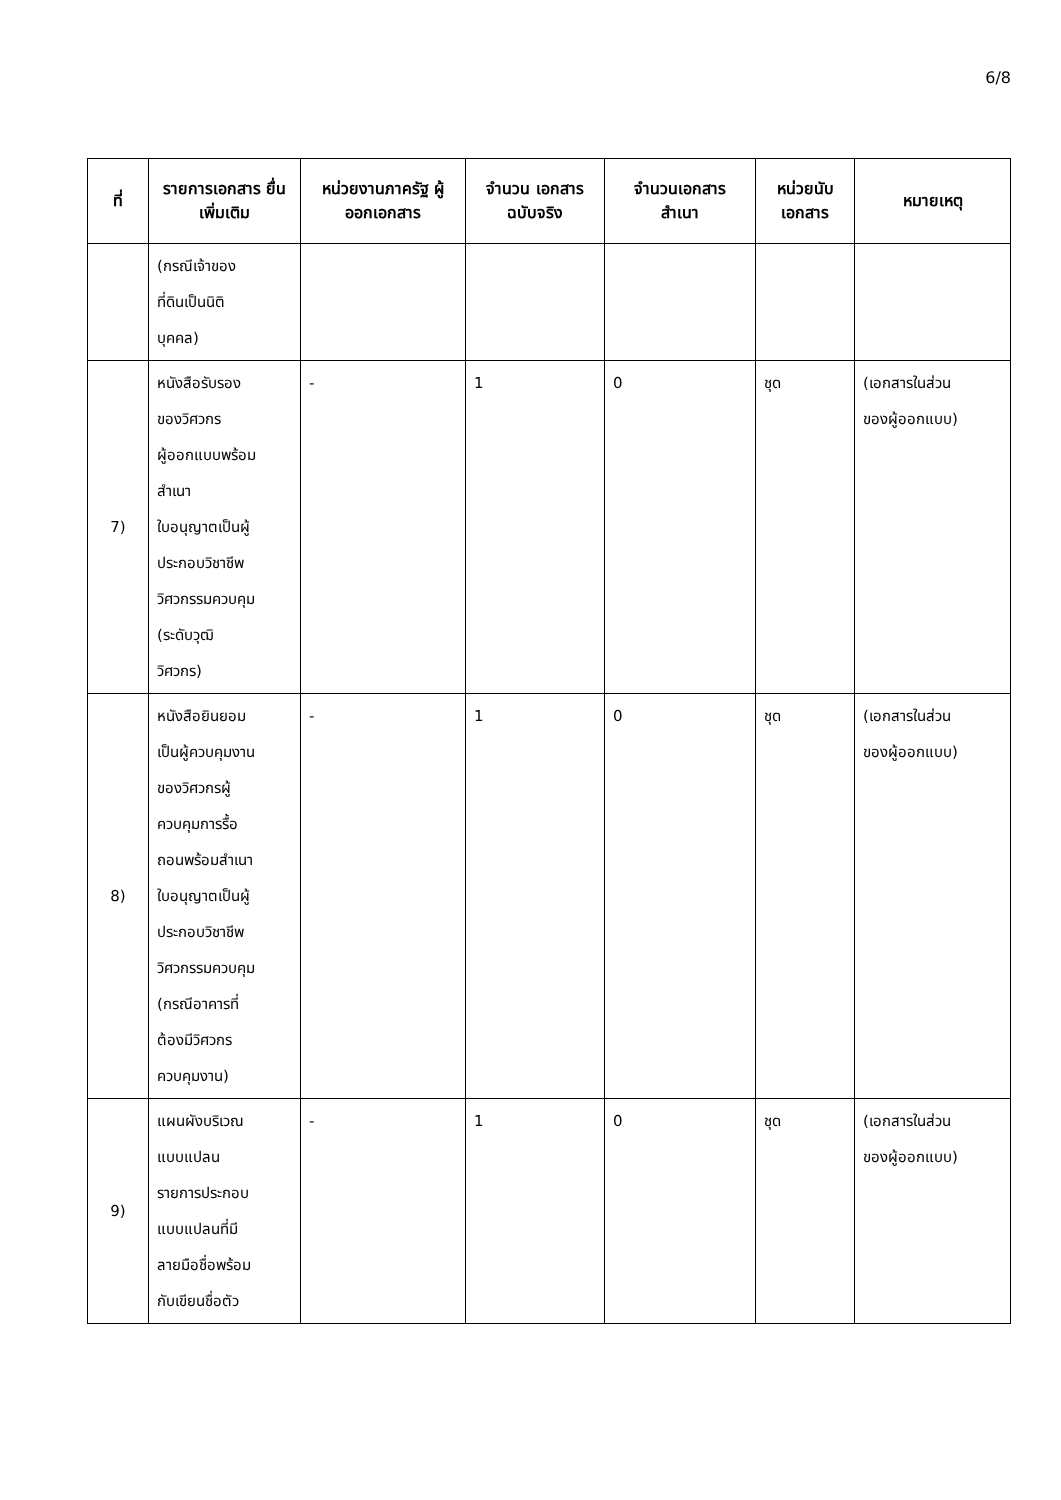6/8
| ที่ | รายการเอกสาร ยื่นเพิ่มเติม | หน่วยงานภาครัฐ ผู้ออกเอกสาร | จำนวน เอกสาร ฉบับจริง | จำนวนเอกสาร สำเนา | หน่วยนับ เอกสาร | หมายเหตุ |
| --- | --- | --- | --- | --- | --- | --- |
| | (กรณีเจ้าของ ที่ดินเป็นนิติ บุคคล) | | | | | |
| 7) | หนังสือรับรอง ของวิศวกร ผู้ออกแบบพร้อม สำเนา ใบอนุญาตเป็นผู้ ประกอบวิชาชีพ วิศวกรรมควบคุม (ระดับวุฒิ วิศวกร) | - | 1 | 0 | ชุด | (เอกสารในส่วน ของผู้ออกแบบ) |
| 8) | หนังสือยินยอม เป็นผู้ควบคุมงาน ของวิศวกรผู้ ควบคุมการรื้อ ถอนพร้อมสำเนา ใบอนุญาตเป็นผู้ ประกอบวิชาชีพ วิศวกรรมควบคุม (กรณีอาคารที่ ต้องมีวิศวกร ควบคุมงาน) | - | 1 | 0 | ชุด | (เอกสารในส่วน ของผู้ออกแบบ) |
| 9) | แผนผังบริเวณ แบบแปลน รายการประกอบ แบบแปลนที่มี ลายมือชื่อพร้อม กับเขียนชื่อตัว | - | 1 | 0 | ชุด | (เอกสารในส่วน ของผู้ออกแบบ) |